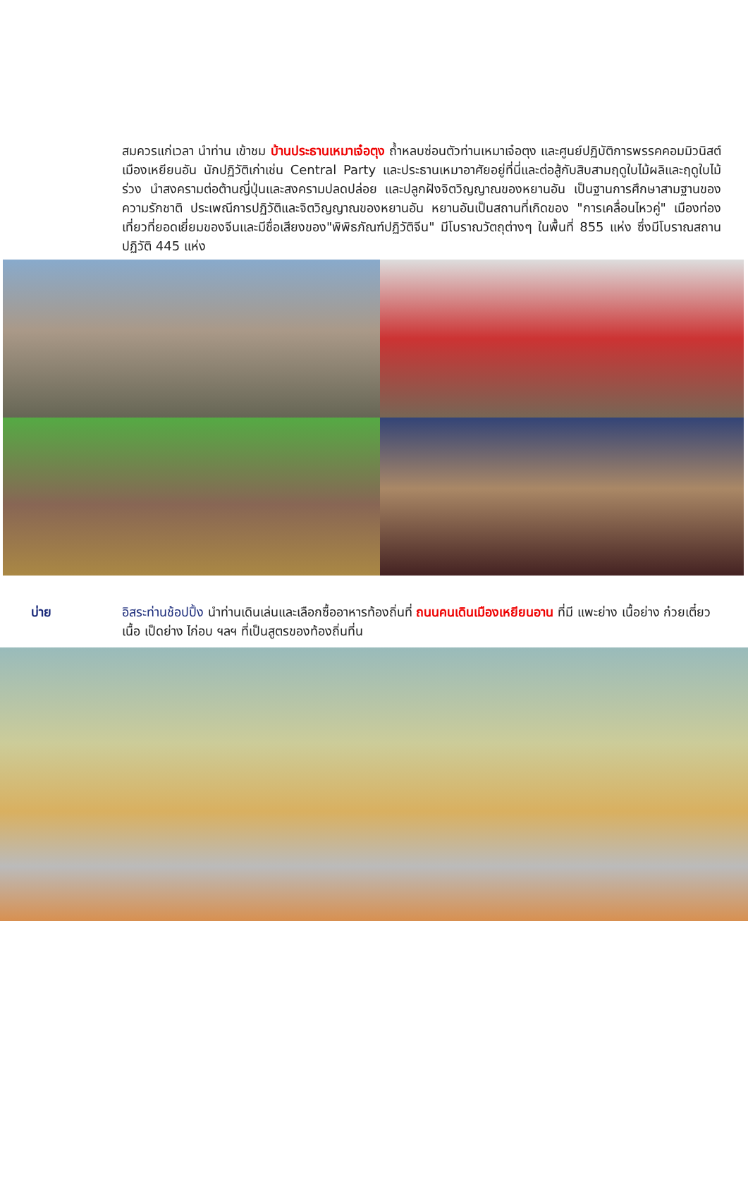สมควรแก่เวลา นำท่าน เข้าชม บ้านประธานเหมาเจ๋อตุง ถ้ำหลบซ่อนตัวท่านเหมาเจ๋อตุง และศูนย์ปฏิบัติการพรรคคอมมิวนิสต์ เมืองเหยียนอัน นักปฏิวัติเก่าเช่น Central Party และประธานเหมาอาศัยอยู่ที่นี่และต่อสู้กับสิบสามฤดูใบไม้ผลิและฤดูใบไม้ร่วง นำสงครามต่อต้านญี่ปุ่นและสงครามปลดปล่อย และปลูกฝังจิตวิญญาณของหยานอัน เป็นฐานการศึกษาสามฐานของความรักชาติ ประเพณีการปฏิวัติและจิตวิญญาณของหยานอัน หยานอันเป็นสถานที่เกิดของ "การเคลื่อนไหวคู่" เมืองท่องเที่ยวที่ยอดเยี่ยมของจีนและมีชื่อเสียงของ"พิพิธภัณฑ์ปฏิวัติจีน" มีโบราณวัตถุต่างๆ ในพื้นที่ 855 แห่ง ซึ่งมีโบราณสถานปฏิวัติ 445 แห่ง
บ่าย อิสระท่านช้อปปิ้ง นำท่านเดินเล่นและเลือกซื้ออาหารท้องถิ่นที่ ถนนคนเดินเมืองเหยียนอาน ที่มี แพะย่าง เนื้อย่าง ก๋วยเตี๋ยวเนื้อ เป็ดย่าง ไก่อบ ฯลฯ ที่เป็นสูตรของท้องถิ่นที่น